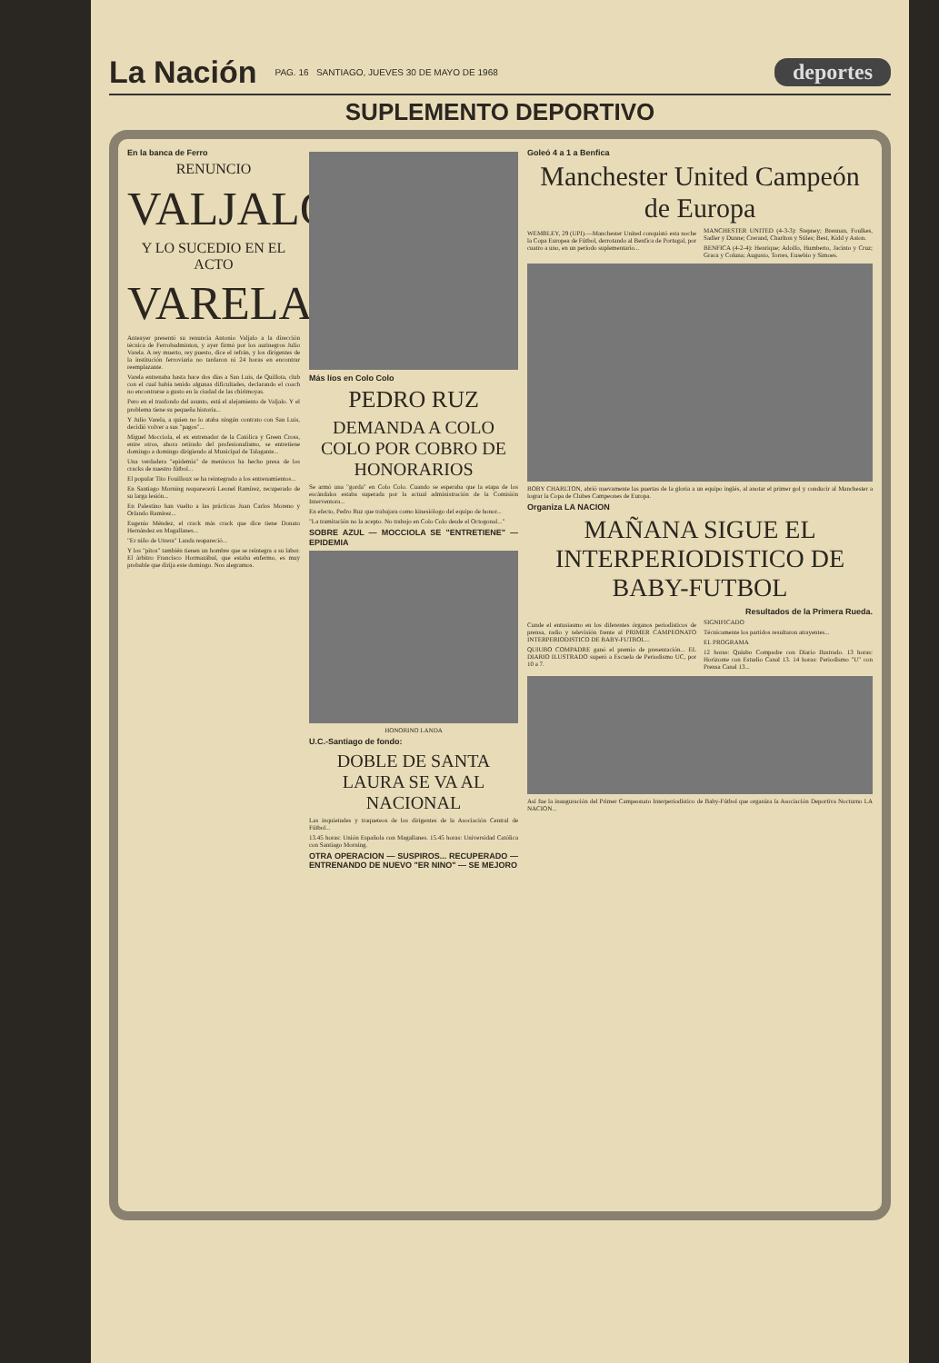La Nación
PAG. 16 SANTIAGO, JUEVES 30 DE MAYO DE 1968
deportes
SUPLEMENTO DEPORTIVO
En la banca de Ferro
RENUNCIO
VALJALO
Y LO SUCEDIO EN EL ACTO
VARELA
Anteayer presentó su renuncia Antonio Valjalo a la dirección técnica de Ferrobadminton, y ayer firmó por los aurinegros Julio Varela. A rey muerto, rey puesto, dice el refrán, y los dirigentes de la institución ferroviaria no tardaron ni 24 horas en encontrar reemplazante.
Varela entrenaba hasta hace dos días a San Luis, de Quillota, club con el cual había tenido algunas dificultades, declarando el coach no encontrarse a gusto en la ciudad de las chirimoyas.
Pero en el trasfondo del asunto, está el alejamiento de Valjalo. Y el problema tiene su pequeña historia...
Y Julio Varela, a quien no lo ataba ningún contrato con San Luis, decidió volver a sus "pagos"...
Miguel Mocciola, el ex entrenador de la Católica y Green Cross, entre otros, ahora retirado del profesionalismo, se entretiene domingo a domingo dirigiendo al Municipal de Talagante...
Una verdadera "epidemia" de meniscos ha hecho presa de los cracks de nuestro fútbol...
El popular Tito Fouilloux se ha reintegrado a los entrenamientos...
En Santiago Morning reaparecerá Leonel Ramírez, recuperado de su larga lesión...
En Palestino han vuelto a las prácticas Juan Carlos Moreno y Orlando Ramírez...
Eugenio Méndez, el crack más crack que dice tiene Donato Hernández en Magallanes...
"Er niño de Utrera" Landa reapareció...
Y los "pitos" también tienen un hombre que se reintegra a su labor. El árbitro Francisco Hormazábal, que estaba enfermo, es muy probable que dirija este domingo. Nos alegramos.
Más líos en Colo Colo
PEDRO RUZ
DEMANDA A COLO COLO POR COBRO DE HONORARIOS
Se armó una "gorda" en Colo Colo. Cuando se esperaba que la etapa de los escándalos estaba superada por la actual administración de la Comisión Interventora...
En efecto, Pedro Ruz que trabajara como kinesiólogo del equipo de honor...
"La tramitación no la acepto. No trabajo en Colo Colo desde el Octogonal..."
SOBRE AZUL — MOCCIOLA SE "ENTRETIENE" — EPIDEMIA
HONORINO LANDA
U.C.-Santiago de fondo:
DOBLE DE SANTA LAURA SE VA AL NACIONAL
Las inquietudes y traqueteos de los dirigentes de la Asociación Central de Fútbol...
13.45 horas: Unión Española con Magallanes. 15.45 horas: Universidad Católica con Santiago Morning.
OTRA OPERACION — SUSPIROS... RECUPERADO — ENTRENANDO DE NUEVO "ER NINO" — SE MEJORO
Goleó 4 a 1 a Benfica
Manchester United Campeón de Europa
WEMBLEY, 29 (UPI).—Manchester United conquistó esta noche la Copa Europea de Fútbol, derrotando al Benfica de Portugal, por cuatro a uno, en un período suplementario...
MANCHESTER UNITED (4-3-3): Stepney; Brennan, Foulkes, Sadler y Dunne; Crerand, Charlton y Stiles; Best, Kidd y Aston.
BENFICA (4-2-4): Henrique; Adolfo, Humberto, Jacinto y Cruz; Graca y Coluna; Augusto, Torres, Eusebio y Simoes.
BOBY CHARLTON, abrió nuevamente las puertas de la gloria a un equipo inglés, al anotar el primer gol y conducir al Manchester a lograr la Copa de Clubes Campeones de Europa.
Organiza LA NACION
MAÑANA SIGUE EL INTERPERIODISTICO DE BABY-FUTBOL
Resultados de la Primera Rueda.
Cunde el entusiasmo en los diferentes órganos periodísticos de prensa, radio y televisión frente al PRIMER CAMPEONATO INTERPERIODISTICO DE BABY-FUTBOL...
QUIUBO COMPADRE ganó el premio de presentación... EL DIARIO ILUSTRADO superó a Escuela de Periodismo UC, por 10 a 7.
SIGNIFICADO
Técnicamente los partidos resultaron atrayentes...
EL PROGRAMA
12 horas: Quiubo Compadre con Diario Ilustrado. 13 horas: Horizonte con Estudio Canal 13. 14 horas: Periodismo "U" con Prensa Canal 13...
Así fue la inauguración del Primer Campeonato Interperiodístico de Baby-Fútbol que organiza la Asociación Deportiva Nocturno LA NACION...